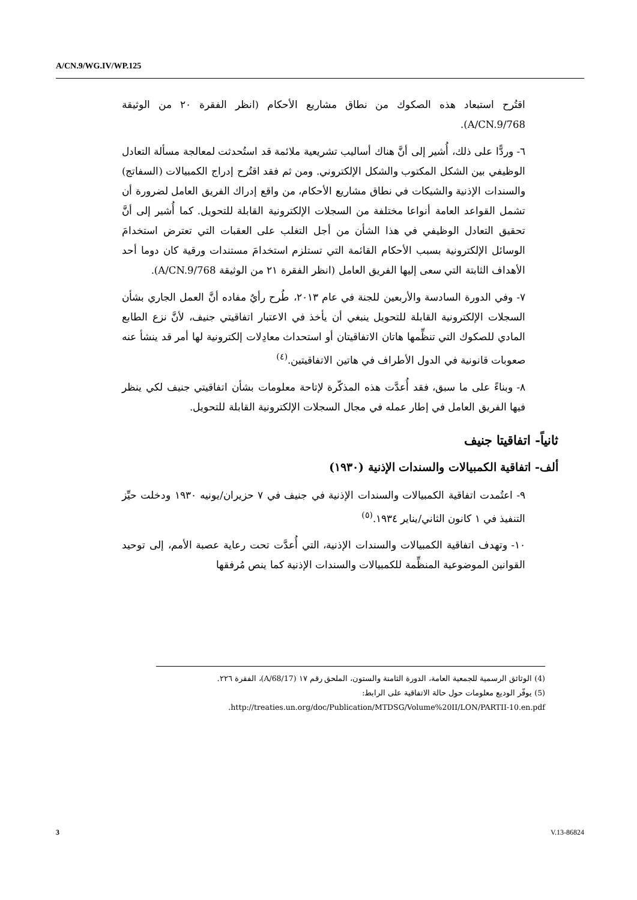A/CN.9/WG.IV/WP.125
اقتُرح استبعاد هذه الصكوك من نطاق مشاريع الأحكام (انظر الفقرة ٢٠ من الوثيقة A/CN.9/768).
٦- وردًّا على ذلك، أُشير إلى أنَّ هناك أساليب تشريعية ملائمة قد استُحدثت لمعالجة مسألة التعادل الوظيفي بين الشكل المكتوب والشكل الإلكتروني. ومن ثم فقد اقتُرح إدراج الكمبيالات (السفاتج) والسندات الإذنية والشيكات في نطاق مشاريع الأحكام، من واقع إدراك الفريق العامل لضرورة أن تشمل القواعد العامة أنواعا مختلفة من السجلات الإلكترونية القابلة للتحويل. كما أُشير إلى أنَّ تحقيق التعادل الوظيفي في هذا الشأن من أجل التغلب على العقبات التي تعترض استخدامَ الوسائل الإلكترونية بسبب الأحكام القائمة التي تستلزم استخدامَ مستندات ورقية كان دوما أحد الأهداف الثابتة التي سعى إليها الفريق العامل (انظر الفقرة ٢١ من الوثيقة A/CN.9/768).
٧- وفي الدورة السادسة والأربعين للجنة في عام ٢٠١٣، طُرح رأيٌ مفاده أنَّ العمل الجاري بشأن السجلات الإلكترونية القابلة للتحويل ينبغي أن يأخذ في الاعتبار اتفاقيتي جنيف، لأنَّ نزع الطابع المادي للصكوك التي تنظِّمها هاتان الاتفاقيتان أو استحداث معادِلات إلكترونية لها أمر قد ينشأ عنه صعوبات قانونية في الدول الأطراف في هاتين الاتفاقيتين.<sup>(٤)</sup>
٨- وبناءً على ما سبق، فقد أُعدَّت هذه المذكّرة لإتاحة معلومات بشأن اتفاقيتي جنيف لكي ينظر فيها الفريق العامل في إطار عمله في مجال السجلات الإلكترونية القابلة للتحويل.
ثانياً- اتفاقيتا جنيف
ألف- اتفاقية الكمبيالات والسندات الإذنية (١٩٣٠)
٩- اعتُمدت اتفاقية الكمبيالات والسندات الإذنية في جنيف في ٧ حزيران/يونيه ١٩٣٠ ودخلت حيِّز التنفيذ في ١ كانون الثاني/يناير ١٩٣٤.<sup>(٥)</sup>
١٠- وتهدف اتفاقية الكمبيالات والسندات الإذنية، التي أُعدَّت تحت رعاية عصبة الأمم، إلى توحيد القوانين الموضوعية المنظِّمة للكمبيالات والسندات الإذنية كما ينص مُرفقها
(4) الوثائق الرسمية للجمعية العامة، الدورة الثامنة والستون، الملحق رقم ١٧ (A/68/17)، الفقرة ٢٢٦.
(5) يوفّر الوديع معلومات حول حالة الاتفاقية على الرابط:
http://treaties.un.org/doc/Publication/MTDSG/Volume%20II/LON/PARTII-10.en.pdf.
3 V.13-86824